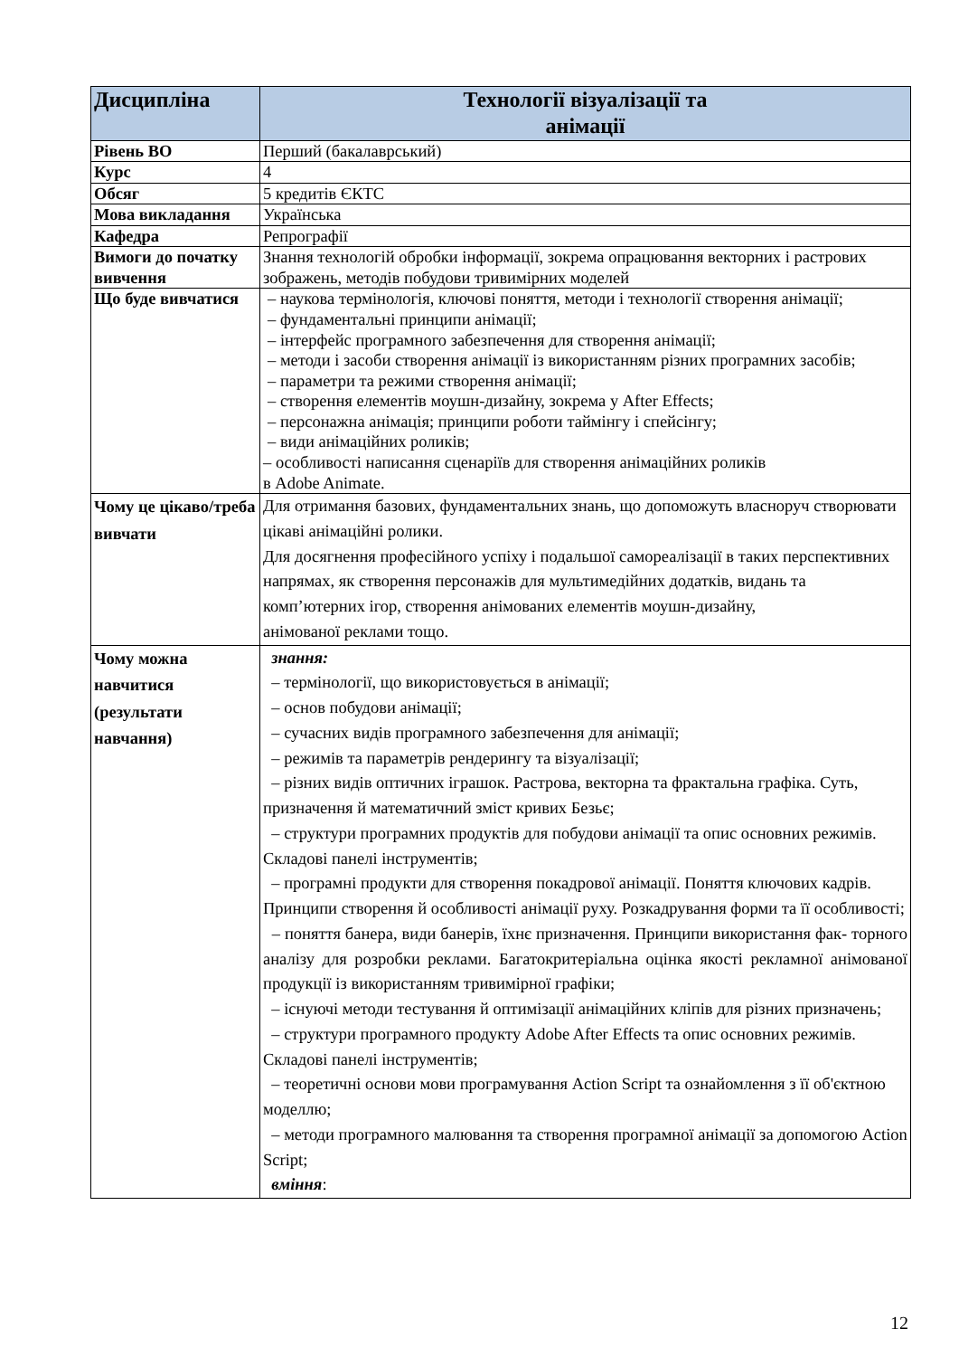| Дисципліна | Технології візуалізації та анімації |
| --- | --- |
| Рівень ВО | Перший (бакалаврський) |
| Курс | 4 |
| Обсяг | 5 кредитів ЄКТС |
| Мова викладання | Українська |
| Кафедра | Репрографії |
| Вимоги до початку вивчення | Знання технологій обробки інформації, зокрема опрацювання векторних і растрових зображень, методів побудови тривимірних моделей |
| Що буде вивчатися | – наукова термінологія, ключові поняття, методи і технології створення анімації; – фундаментальні принципи анімації; – інтерфейс програмного забезпечення для створення анімації; – методи і засоби створення анімації із використанням різних програмних засобів; – параметри та режими створення анімації; – створення елементів моушн-дизайну, зокрема у After Effects; – персонажна анімація; принципи роботи таймінгу і спейсінгу; – види анімаційних роликів; – особливості написання сценаріїв для створення анімаційних роликів в Adobe Animate. |
| Чому це цікаво/треба вивчати | Для отримання базових, фундаментальних знань, що допоможуть власноруч створювати цікаві анімаційні ролики. Для досягнення професійного успіху і подальшої самореалізації в таких перспективних напрямах, як створення персонажів для мультимедійних додатків, видань та комп’ютерних ігор, створення анімованих елементів моушн-дизайну, анімованої реклами тощо. |
| Чому можна навчитися (результати навчання) | знання: – термінології, що використовується в анімації; – основ побудови анімації; – сучасних видів програмного забезпечення для анімації; – режимів та параметрів рендерингу та візуалізації; – різних видів оптичних іграшок. Растрова, векторна та фрактальна графіка. Суть, призначення й математичний зміст кривих Безьє; – структури програмних продуктів для побудови анімації та опис основних режимів. Складові панелі інструментів; – програмні продукти для створення покадрової анімації. Поняття ключових кадрів. Принципи створення й особливості анімації руху. Розкадрування форми та її особливості; – поняття банера, види банерів, їхнє призначення. Принципи використання фак- торного аналізу для розробки реклами. Багатокритеріальна оцінка якості рекламної анімованої продукції із використанням тривимірної графіки; – існуючі методи тестування й оптимізації анімаційних кліпів для різних призначень; – структури програмного продукту Adobe After Effects та опис основних режимів. Складові панелі інструментів; – теоретичні основи мови програмування Action Script та ознайомлення з її об'єктною моделлю; – методи програмного малювання та створення програмної анімації за допомогою Action Script; вміння : |
12